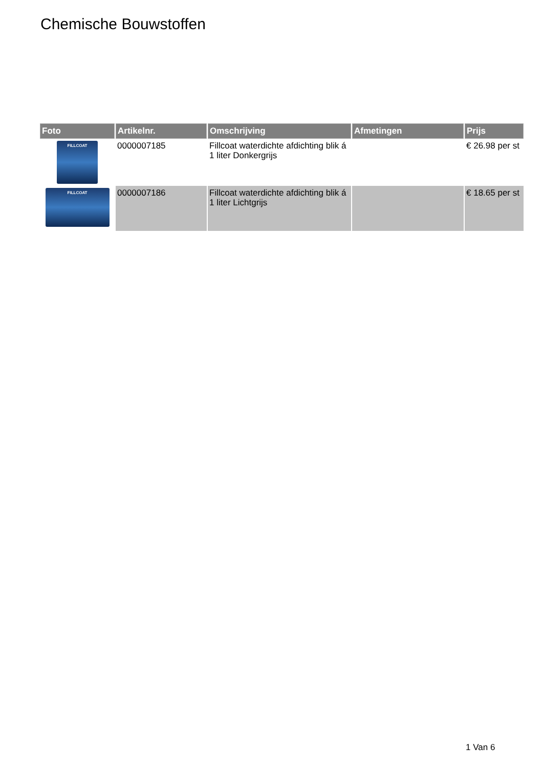Chemische Bouwstoffen
| Foto | Artikelnr. | Omschrijving | Afmetingen | Prijs |
| --- | --- | --- | --- | --- |
| FILLCOAT | 0000007185 | Fillcoat waterdichte afdichting blik á 1 liter Donkergrijs | | € 26.98 per st |
| FILLCOAT | 0000007186 | Fillcoat waterdichte afdichting blik á 1 liter Lichtgrijs | | € 18.65 per st |
1 Van 6